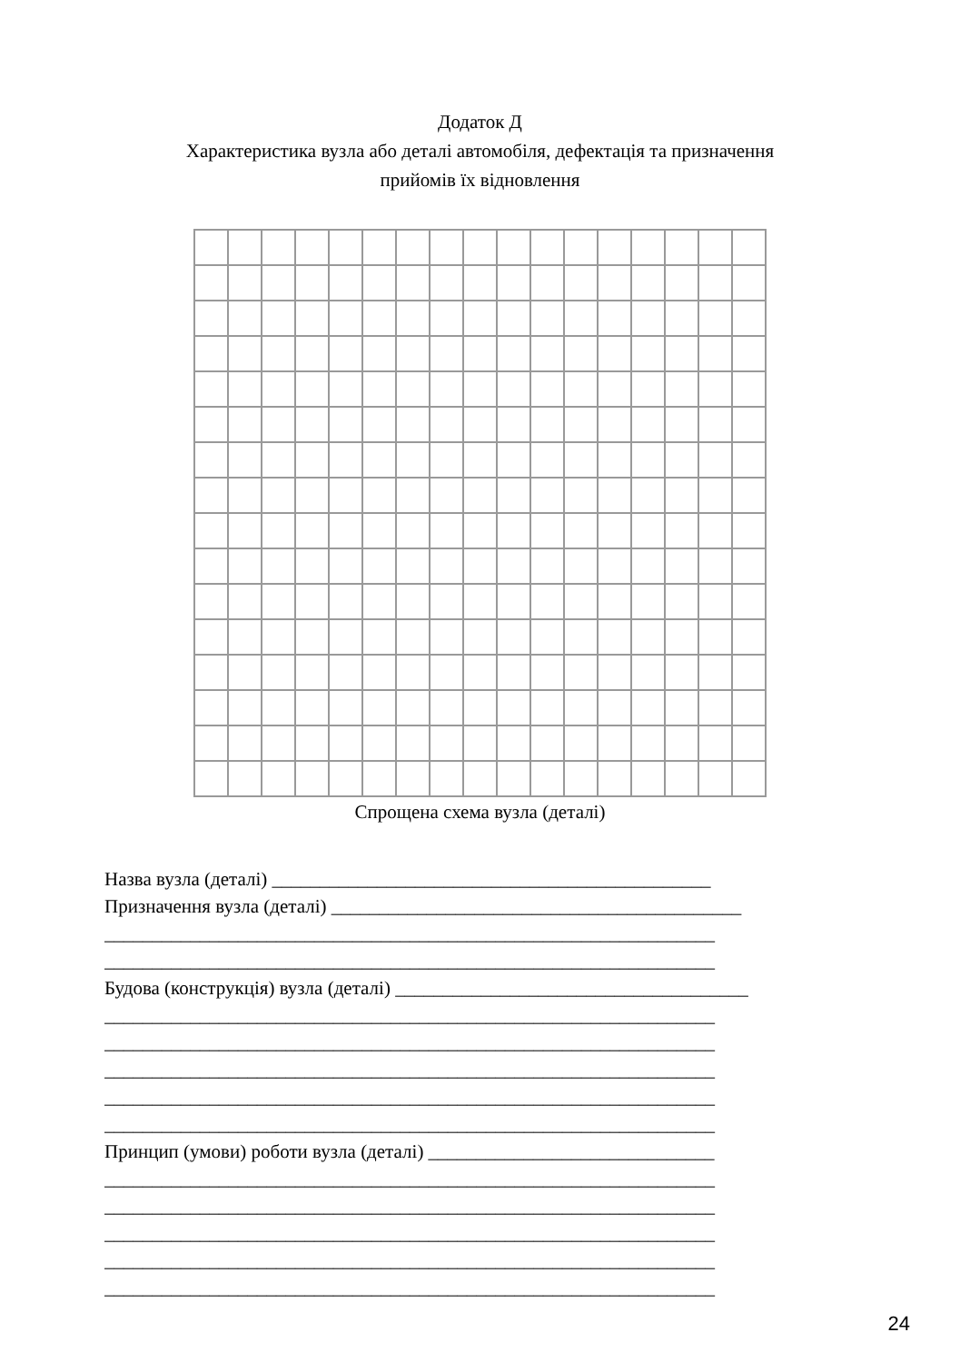Додаток Д
Характеристика вузла або деталі автомобіля, дефектація та призначення
прийомів їх відновлення
Спрощена схема вузла (деталі)
Назва вузла (деталі) ______________________________________________
Призначення вузла (деталі) ___________________________________________
________________________________________________________________
________________________________________________________________
Будова (конструкція) вузла (деталі) _____________________________________
________________________________________________________________
________________________________________________________________
________________________________________________________________
________________________________________________________________
________________________________________________________________
Принцип (умови) роботи вузла (деталі) ______________________________
________________________________________________________________
________________________________________________________________
________________________________________________________________
________________________________________________________________
________________________________________________________________
24